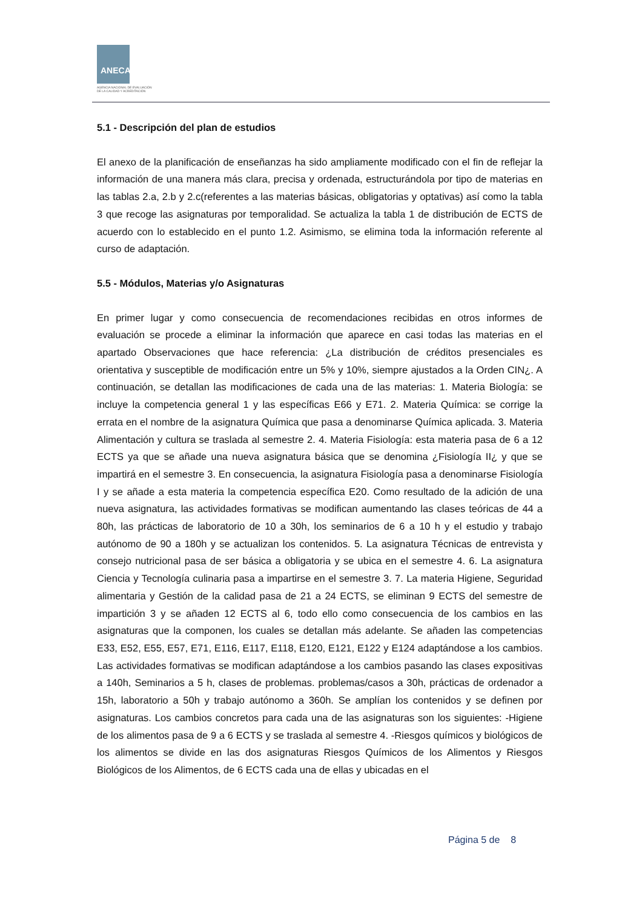ANECA
AGENCIA NACIONAL DE EVALUACIÓN
DE LA CALIDAD Y ACREDITACIÓN
5.1 - Descripción del plan de estudios
El anexo de la planificación de enseñanzas ha sido ampliamente modificado con el fin de reflejar la información de una manera más clara, precisa y ordenada, estructurándola por tipo de materias en las tablas 2.a, 2.b y 2.c(referentes a las materias básicas, obligatorias y optativas) así como la tabla 3 que recoge las asignaturas por temporalidad. Se actualiza la tabla 1 de distribución de ECTS de acuerdo con lo establecido en el punto 1.2. Asimismo, se elimina toda la información referente al curso de adaptación.
5.5 - Módulos, Materias y/o Asignaturas
En primer lugar y como consecuencia de recomendaciones recibidas en otros informes de evaluación se procede a eliminar la información que aparece en casi todas las materias en el apartado Observaciones que hace referencia: ¿La distribución de créditos presenciales es orientativa y susceptible de modificación entre un 5% y 10%, siempre ajustados a la Orden CIN¿. A continuación, se detallan las modificaciones de cada una de las materias: 1. Materia Biología: se incluye la competencia general 1 y las específicas E66 y E71. 2. Materia Química: se corrige la errata en el nombre de la asignatura Química que pasa a denominarse Química aplicada. 3. Materia Alimentación y cultura se traslada al semestre 2. 4. Materia Fisiología: esta materia pasa de 6 a 12 ECTS ya que se añade una nueva asignatura básica que se denomina ¿Fisiología II¿ y que se impartirá en el semestre 3. En consecuencia, la asignatura Fisiología pasa a denominarse Fisiología I y se añade a esta materia la competencia específica E20. Como resultado de la adición de una nueva asignatura, las actividades formativas se modifican aumentando las clases teóricas de 44 a 80h, las prácticas de laboratorio de 10 a 30h, los seminarios de 6 a 10 h y el estudio y trabajo autónomo de 90 a 180h y se actualizan los contenidos. 5. La asignatura Técnicas de entrevista y consejo nutricional pasa de ser básica a obligatoria y se ubica en el semestre 4. 6. La asignatura Ciencia y Tecnología culinaria pasa a impartirse en el semestre 3. 7. La materia Higiene, Seguridad alimentaria y Gestión de la calidad pasa de 21 a 24 ECTS, se eliminan 9 ECTS del semestre de impartición 3 y se añaden 12 ECTS al 6, todo ello como consecuencia de los cambios en las asignaturas que la componen, los cuales se detallan más adelante. Se añaden las competencias E33, E52, E55, E57, E71, E116, E117, E118, E120, E121, E122 y E124 adaptándose a los cambios. Las actividades formativas se modifican adaptándose a los cambios pasando las clases expositivas a 140h, Seminarios a 5 h, clases de problemas. problemas/casos a 30h, prácticas de ordenador a 15h, laboratorio a 50h y trabajo autónomo a 360h. Se amplían los contenidos y se definen por asignaturas. Los cambios concretos para cada una de las asignaturas son los siguientes: -Higiene de los alimentos pasa de 9 a 6 ECTS y se traslada al semestre 4. -Riesgos químicos y biológicos de los alimentos se divide en las dos asignaturas Riesgos Químicos de los Alimentos y Riesgos Biológicos de los Alimentos, de 6 ECTS cada una de ellas y ubicadas en el
Página 5 de 8